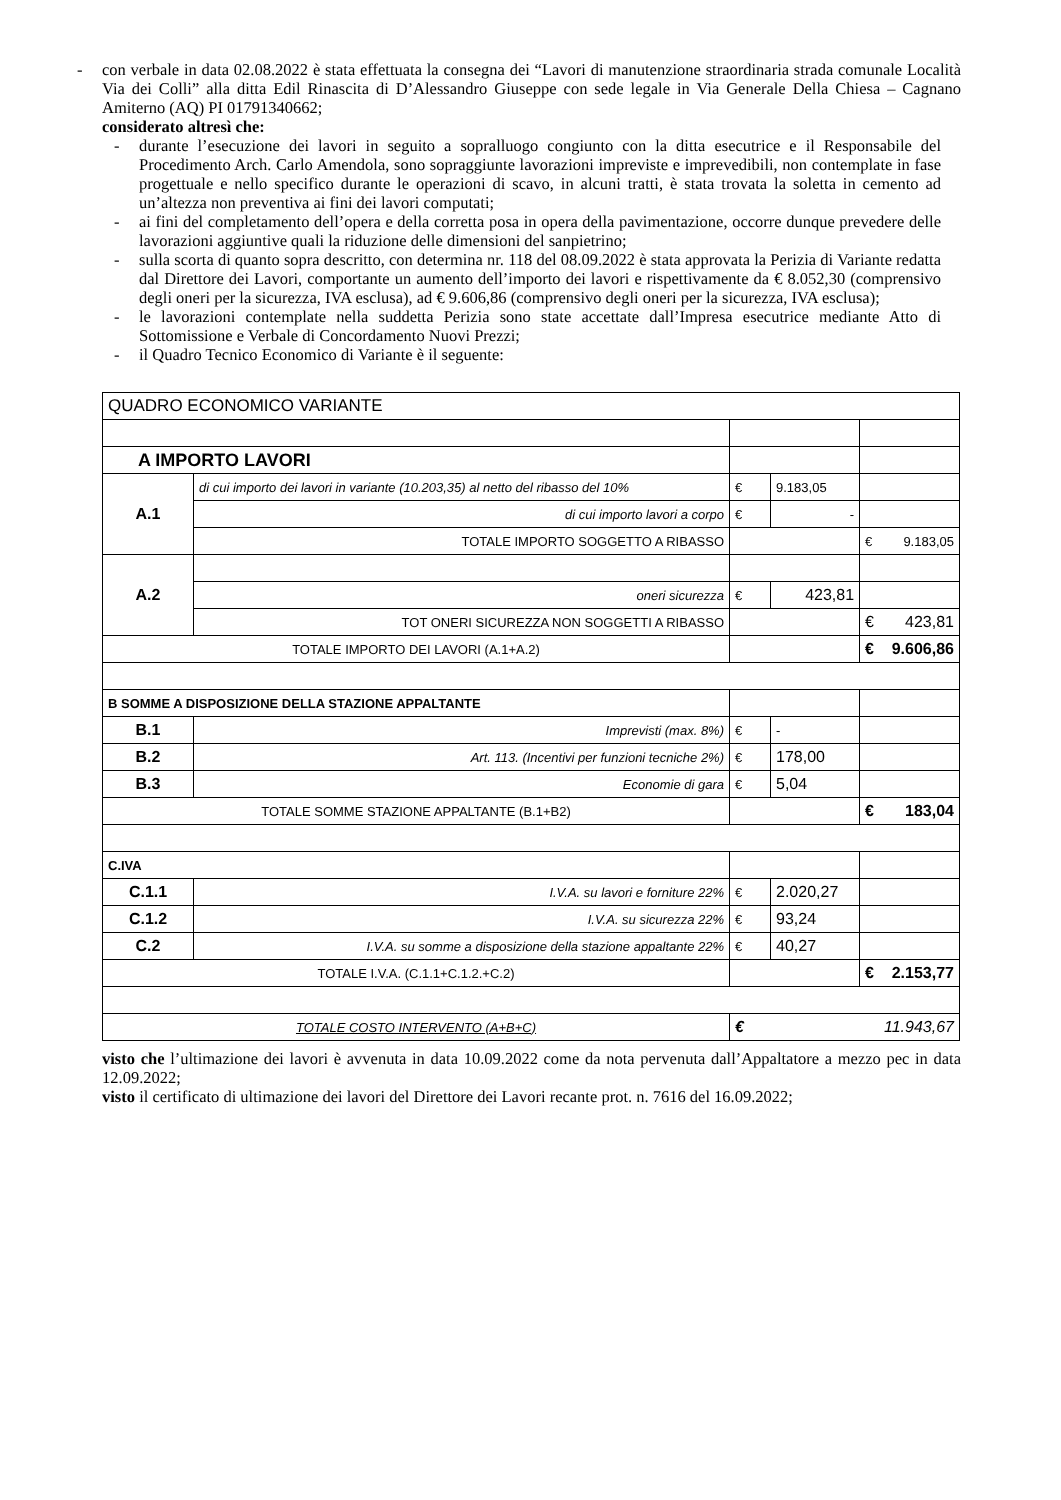- con verbale in data 02.08.2022 è stata effettuata la consegna dei “Lavori di manutenzione straordinaria strada comunale Località Via dei Colli” alla ditta Edil Rinascita di D’Alessandro Giuseppe con sede legale in Via Generale Della Chiesa – Cagnano Amiterno (AQ) PI 01791340662;
considerato altresì che:
- durante l’esecuzione dei lavori in seguito a sopralluogo congiunto con la ditta esecutrice e il Responsabile del Procedimento Arch. Carlo Amendola, sono sopraggiunte lavorazioni impreviste e imprevedibili, non contemplate in fase progettuale e nello specifico durante le operazioni di scavo, in alcuni tratti, è stata trovata la soletta in cemento ad un’altezza non preventiva ai fini dei lavori computati;
- ai fini del completamento dell’opera e della corretta posa in opera della pavimentazione, occorre dunque prevedere delle lavorazioni aggiuntive quali la riduzione delle dimensioni del sanpietrino;
- sulla scorta di quanto sopra descritto, con determina nr. 118 del 08.09.2022 è stata approvata la Perizia di Variante redatta dal Direttore dei Lavori, comportante un aumento dell’importo dei lavori e rispettivamente da € 8.052,30 (comprensivo degli oneri per la sicurezza, IVA esclusa), ad € 9.606,86 (comprensivo degli oneri per la sicurezza, IVA esclusa);
- le lavorazioni contemplate nella suddetta Perizia sono state accettate dall’Impresa esecutrice mediante Atto di Sottomissione e Verbale di Concordamento Nuovi Prezzi;
- il Quadro Tecnico Economico di Variante è il seguente:
| QUADRO ECONOMICO VARIANTE | | | | |
| A IMPORTO LAVORI | | | | |
| A.1 | di cui importo dei lavori in variante (10.203,35) al netto del ribasso del 10% | € | 9.183,05 | |
| | di cui importo lavori a corpo | € | - | |
| | TOTALE IMPORTO SOGGETTO A RIBASSO | | | € 9.183,05 |
| A.2 | | | | |
| | oneri sicurezza | € | 423,81 | |
| | TOT ONERI SICUREZZA NON SOGGETTI A RIBASSO | | | € 423,81 |
| TOTALE IMPORTO DEI LAVORI (A.1+A.2) | | | | € 9.606,86 |
| B SOMME A DISPOSIZIONE DELLA STAZIONE APPALTANTE | | | | |
| B.1 | Imprevisti (max. 8%) | € | - | |
| B.2 | Art. 113. (Incentivi per funzioni tecniche 2%) | € | 178,00 | |
| B.3 | Economie di gara | € | 5,04 | |
| TOTALE SOMME STAZIONE APPALTANTE (B.1+B2) | | | | € 183,04 |
| C.IVA | | | | |
| C.1.1 | I.V.A. su lavori e forniture 22% | € | 2.020,27 | |
| C.1.2 | I.V.A. su sicurezza 22% | € | 93,24 | |
| C.2 | I.V.A. su somme a disposizione della stazione appaltante 22% | € | 40,27 | |
| TOTALE I.V.A. (C.1.1+C.1.2.+C.2) | | | | € 2.153,77 |
| TOTALE COSTO INTERVENTO (A+B+C) | | € 11.943,67 | | |
visto che l’ultimazione dei lavori è avvenuta in data 10.09.2022 come da nota pervenuta dall’Appaltatore a mezzo pec in data 12.09.2022;
visto il certificato di ultimazione dei lavori del Direttore dei Lavori recante prot. n. 7616 del 16.09.2022;